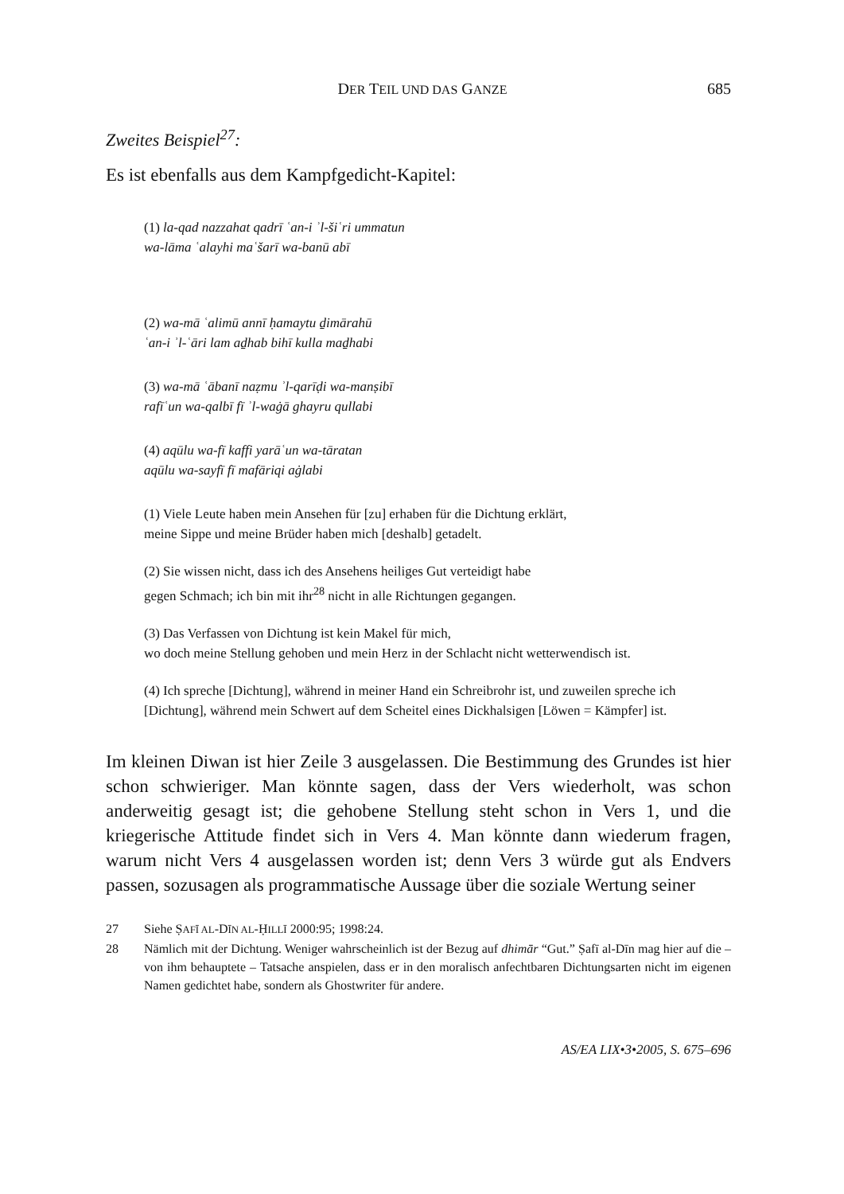DER TEIL UND DAS GANZE 685
Zweites Beispiel<sup>27</sup>:
Es ist ebenfalls aus dem Kampfgedicht-Kapitel:
(1) la-qad nazzahat qadrī ʿan-i ʾl-šiʿri ummatun
wa-lāma ʿalayhi maʿšarī wa-banū abī
(2) wa-mā ʿalimū annī ḥamaytu ḏimārahū
ʿan-i ʾl-ʿāri lam aḏhab bihī kulla maḏhabi
(3) wa-mā ʿābanī naẓmu ʾl-qarīḍi wa-manṣibī
rafīʿun wa-qalbī fī ʾl-waġā ghayru qullabi
(4) aqūlu wa-fī kaffi yarāʿun wa-tāratan
aqūlu wa-sayfī fī mafāriqi aġlabi
(1) Viele Leute haben mein Ansehen für [zu] erhaben für die Dichtung erklärt,
meine Sippe und meine Brüder haben mich [deshalb] getadelt.
(2) Sie wissen nicht, dass ich des Ansehens heiliges Gut verteidigt habe
gegen Schmach; ich bin mit ihr<sup>28</sup> nicht in alle Richtungen gegangen.
(3) Das Verfassen von Dichtung ist kein Makel für mich,
wo doch meine Stellung gehoben und mein Herz in der Schlacht nicht wetterwendisch ist.
(4) Ich spreche [Dichtung], während in meiner Hand ein Schreibrohr ist, und zuweilen spreche ich [Dichtung], während mein Schwert auf dem Scheitel eines Dickhalsigen [Löwen = Kämpfer] ist.
Im kleinen Diwan ist hier Zeile 3 ausgelassen. Die Bestimmung des Grundes ist hier schon schwieriger. Man könnte sagen, dass der Vers wiederholt, was schon anderweitig gesagt ist; die gehobene Stellung steht schon in Vers 1, und die kriegerische Attitude findet sich in Vers 4. Man könnte dann wiederum fragen, warum nicht Vers 4 ausgelassen worden ist; denn Vers 3 würde gut als Endvers passen, sozusagen als programmatische Aussage über die soziale Wertung seiner
27 Siehe ṢAFĪ AL-DĪN AL-ḤILLĪ 2000:95; 1998:24.
28 Nämlich mit der Dichtung. Weniger wahrscheinlich ist der Bezug auf dhimār “Gut.” Ṣafī al-Dīn mag hier auf die – von ihm behauptete – Tatsache anspielen, dass er in den moralisch anfechtbaren Dichtungsarten nicht im eigenen Namen gedichtet habe, sondern als Ghostwriter für andere.
AS/EA LIX•3•2005, S. 675–696